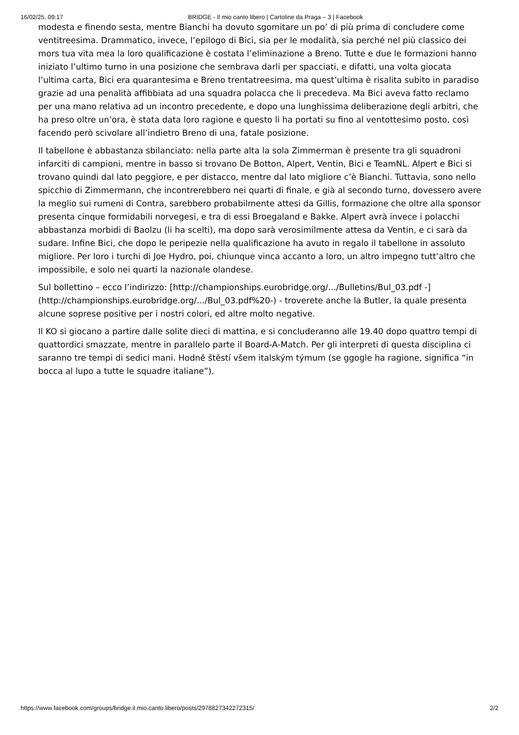16/02/25, 09:17 BRIDGE - Il mio canto libero | Cartoline da Praga – 3 | Facebook
modesta e finendo sesta, mentre Bianchi ha dovuto sgomitare un po’ di più prima di concludere come ventitreesima. Drammatico, invece, l’epilogo di Bici, sia per le modalità, sia perché nel più classico dei mors tua vita mea la loro qualificazione è costata l’eliminazione a Breno. Tutte e due le formazioni hanno iniziato l’ultimo turno in una posizione che sembrava darli per spacciati, e difatti, una volta giocata l’ultima carta, Bici era quarantesima e Breno trentatreesima, ma quest’ultima è risalita subito in paradiso grazie ad una penalità affibbiata ad una squadra polacca che li precedeva. Ma Bici aveva fatto reclamo per una mano relativa ad un incontro precedente, e dopo una lunghissima deliberazione degli arbitri, che ha preso oltre un’ora, è stata data loro ragione e questo li ha portati su fino al ventottesimo posto, così facendo però scivolare all’indietro Breno di una, fatale posizione.
Il tabellone è abbastanza sbilanciato: nella parte alta la sola Zimmerman è presente tra gli squadroni infarciti di campioni, mentre in basso si trovano De Botton, Alpert, Ventin, Bici e TeamNL. Alpert e Bici si trovano quindi dal lato peggiore, e per distacco, mentre dal lato migliore c’è Bianchi. Tuttavia, sono nello spicchio di Zimmermann, che incontrerebbero nei quarti di finale, e già al secondo turno, dovessero avere la meglio sui rumeni di Contra, sarebbero probabilmente attesi da Gillis, formazione che oltre alla sponsor presenta cinque formidabili norvegesi, e tra di essi Broegaland e Bakke. Alpert avrà invece i polacchi abbastanza morbidi di Baolzu (li ha scelti), ma dopo sarà verosimilmente attesa da Ventin, e ci sarà da sudare. Infine Bici, che dopo le peripezie nella qualificazione ha avuto in regalo il tabellone in assoluto migliore. Per loro i turchi di Joe Hydro, poi, chiunque vinca accanto a loro, un altro impegno tutt’altro che impossibile, e solo nei quarti la nazionale olandese.
Sul bollettino – ecco l’indirizzo: [http://championships.eurobridge.org/.../Bulletins/Bul_03.pdf -](http://championships.eurobridge.org/.../Bul_03.pdf%20-) - troverete anche la Butler, la quale presenta alcune soprese positive per i nostri colori, ed altre molto negative.
Il KO si giocano a partire dalle solite dieci di mattina, e si concluderanno alle 19.40 dopo quattro tempi di quattordici smazzate, mentre in parallelo parte il Board-A-Match. Per gli interpreti di questa disciplina ci saranno tre tempi di sedici mani. Hodně štěstí všem italským týmum (se ggogle ha ragione, significa “in bocca al lupo a tutte le squadre italiane”).
https://www.facebook.com/groups/bridge.il.mio.canto.libero/posts/2978827342272315/ 2/2